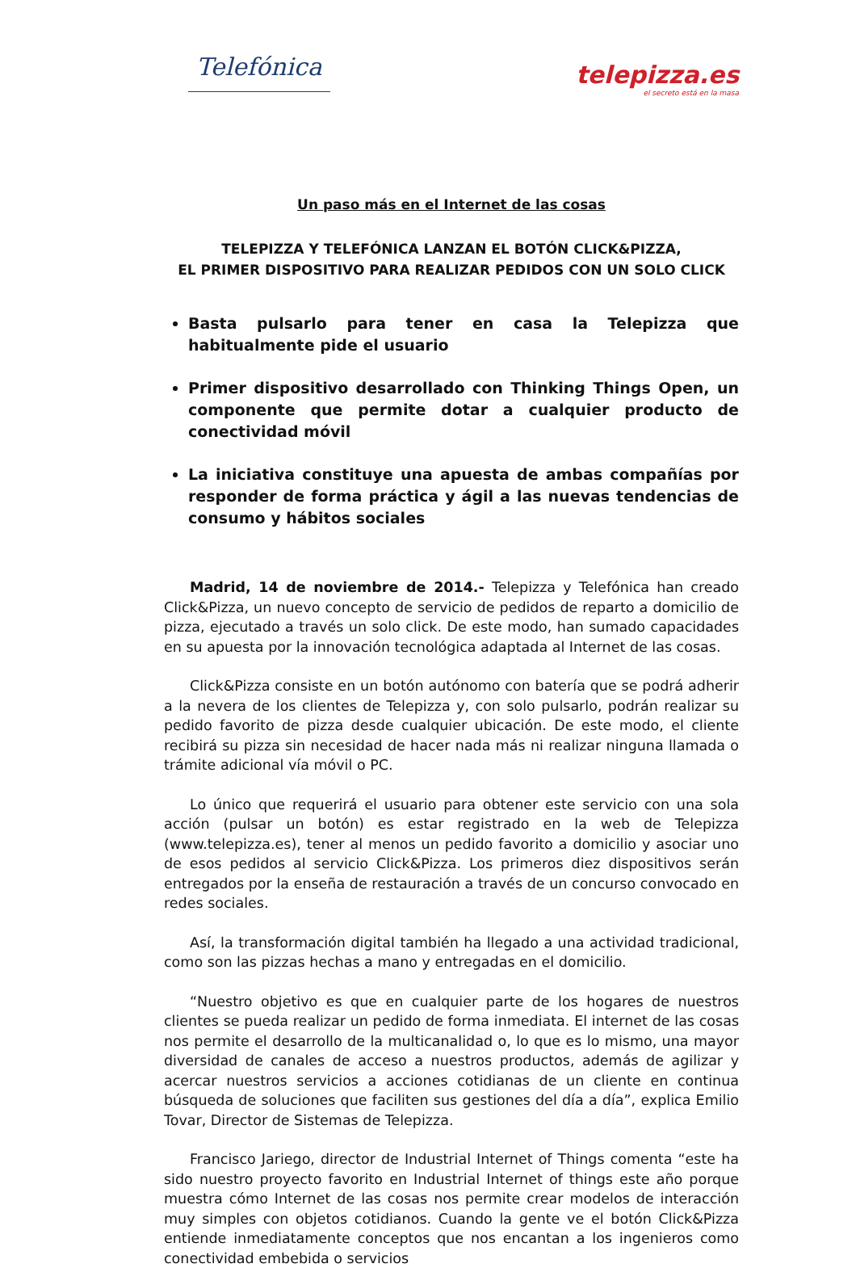Telefónica
telepizza.es
el secreto está en la masa
Un paso más en el Internet de las cosas
TELEPIZZA Y TELEFÓNICA LANZAN EL BOTÓN CLICK&PIZZA,
EL PRIMER DISPOSITIVO PARA REALIZAR PEDIDOS CON UN SOLO CLICK
Basta pulsarlo para tener en casa la Telepizza que habitualmente pide el usuario
Primer dispositivo desarrollado con Thinking Things Open, un componente que permite dotar a cualquier producto de conectividad móvil
La iniciativa constituye una apuesta de ambas compañías por responder de forma práctica y ágil a las nuevas tendencias de consumo y hábitos sociales
Madrid, 14 de noviembre de 2014.- Telepizza y Telefónica han creado Click&Pizza, un nuevo concepto de servicio de pedidos de reparto a domicilio de pizza, ejecutado a través un solo click. De este modo, han sumado capacidades en su apuesta por la innovación tecnológica adaptada al Internet de las cosas.
Click&Pizza consiste en un botón autónomo con batería que se podrá adherir a la nevera de los clientes de Telepizza y, con solo pulsarlo, podrán realizar su pedido favorito de pizza desde cualquier ubicación. De este modo, el cliente recibirá su pizza sin necesidad de hacer nada más ni realizar ninguna llamada o trámite adicional vía móvil o PC.
Lo único que requerirá el usuario para obtener este servicio con una sola acción (pulsar un botón) es estar registrado en la web de Telepizza (www.telepizza.es), tener al menos un pedido favorito a domicilio y asociar uno de esos pedidos al servicio Click&Pizza. Los primeros diez dispositivos serán entregados por la enseña de restauración a través de un concurso convocado en redes sociales.
Así, la transformación digital también ha llegado a una actividad tradicional, como son las pizzas hechas a mano y entregadas en el domicilio.
“Nuestro objetivo es que en cualquier parte de los hogares de nuestros clientes se pueda realizar un pedido de forma inmediata. El internet de las cosas nos permite el desarrollo de la multicanalidad o, lo que es lo mismo, una mayor diversidad de canales de acceso a nuestros productos, además de agilizar y acercar nuestros servicios a acciones cotidianas de un cliente en continua búsqueda de soluciones que faciliten sus gestiones del día a día”, explica Emilio Tovar, Director de Sistemas de Telepizza.
Francisco Jariego, director de Industrial Internet of Things comenta “este ha sido nuestro proyecto favorito en Industrial Internet of things este año porque muestra cómo Internet de las cosas nos permite crear modelos de interacción muy simples con objetos cotidianos. Cuando la gente ve el botón Click&Pizza entiende inmediatamente conceptos que nos encantan a los ingenieros como conectividad embebida o servicios